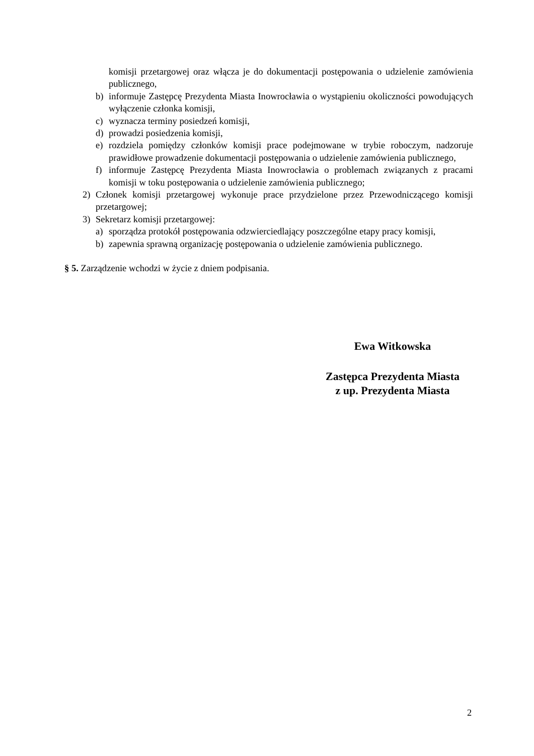komisji przetargowej oraz włącza je do dokumentacji postępowania o udzielenie zamówienia publicznego,
b) informuje Zastępcę Prezydenta Miasta Inowrocławia o wystąpieniu okoliczności powodujących wyłączenie członka komisji,
c) wyznacza terminy posiedzeń komisji,
d) prowadzi posiedzenia komisji,
e) rozdziela pomiędzy członków komisji prace podejmowane w trybie roboczym, nadzoruje prawidłowe prowadzenie dokumentacji postępowania o udzielenie zamówienia publicznego,
f) informuje Zastępcę Prezydenta Miasta Inowrocławia o problemach związanych z pracami komisji w toku postępowania o udzielenie zamówienia publicznego;
2) Członek komisji przetargowej wykonuje prace przydzielone przez Przewodniczącego komisji przetargowej;
3) Sekretarz komisji przetargowej:
a) sporządza protokół postępowania odzwierciedlający poszczególne etapy pracy komisji,
b) zapewnia sprawną organizację postępowania o udzielenie zamówienia publicznego.
§ 5. Zarządzenie wchodzi w życie z dniem podpisania.
Ewa Witkowska
Zastępca Prezydenta Miasta
z up. Prezydenta Miasta
2